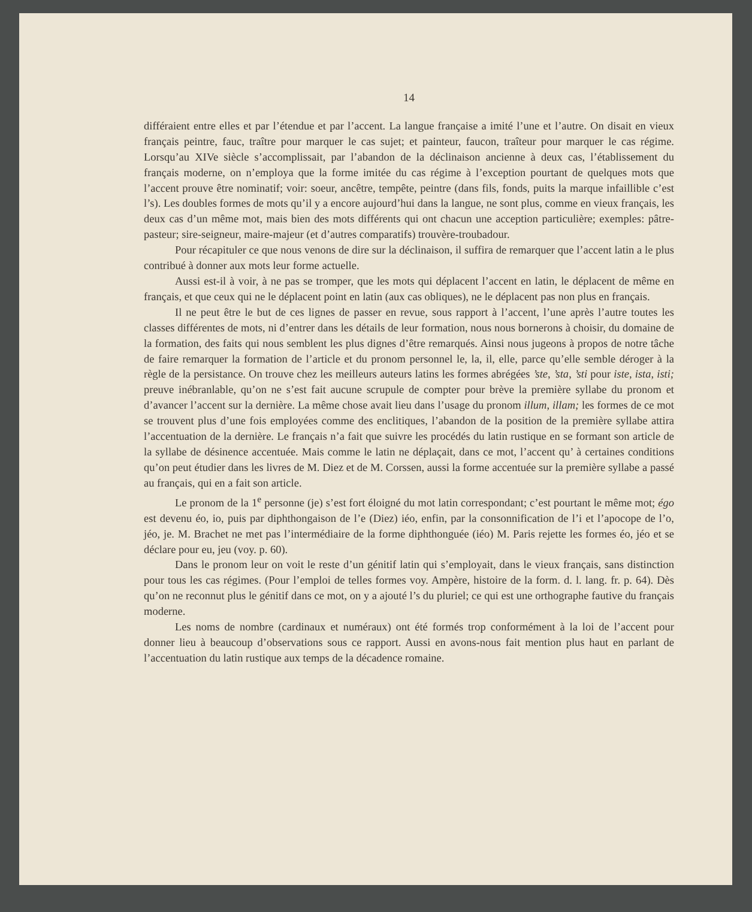14
différaient entre elles et par l’étendue et par l’accent. La langue française a imité l’une et l’autre. On disait en vieux français peintre, fauc, traître pour marquer le cas sujet; et painteur, faucon, traîteur pour marquer le cas régime. Lorsqu’au XIVe siècle s’accomplissait, par l’abandon de la déclinaison ancienne à deux cas, l’établissement du français moderne, on n’employa que la forme imitée du cas régime à l’exception pourtant de quelques mots que l’accent prouve être nominatif; voir: soeur, ancêtre, tempête, peintre (dans fils, fonds, puits la marque infaillible c’est l’s). Les doubles formes de mots qu’il y a encore aujourd’hui dans la langue, ne sont plus, comme en vieux français, les deux cas d’un même mot, mais bien des mots différents qui ont chacun une acception particulière; exemples: pâtre-pasteur; sire-seigneur, maire-majeur (et d’autres comparatifs) trouvère-troubadour.
Pour récapituler ce que nous venons de dire sur la déclinaison, il suffira de remarquer que l’accent latin a le plus contribué à donner aux mots leur forme actuelle.
Aussi est-il à voir, à ne pas se tromper, que les mots qui déplacent l’accent en latin, le déplacent de même en français, et que ceux qui ne le déplacent point en latin (aux cas obliques), ne le déplacent pas non plus en français.
Il ne peut être le but de ces lignes de passer en revue, sous rapport à l’accent, l’une après l’autre toutes les classes différentes de mots, ni d’entrer dans les détails de leur formation, nous nous bornerons à choisir, du domaine de la formation, des faits qui nous semblent les plus dignes d’être remarqués. Ainsi nous jugeons à propos de notre tâche de faire remarquer la formation de l’article et du pronom personnel le, la, il, elle, parce qu’elle semble déroger à la règle de la persistance. On trouve chez les meilleurs auteurs latins les formes abrégées ’ste, ’sta, ’sti pour iste, ista, isti; preuve inébranlable, qu’on ne s’est fait aucune scrupule de compter pour brève la première syllabe du pronom et d’avancer l’accent sur la dernière. La même chose avait lieu dans l’usage du pronom illum, illam; les formes de ce mot se trouvent plus d’une fois employées comme des enclitiques, l’abandon de la position de la première syllabe attira l’accentuation de la dernière. Le français n’a fait que suivre les procédés du latin rustique en se formant son article de la syllabe de désinence accentuée. Mais comme le latin ne déplaçait, dans ce mot, l’accent qu’ à certaines conditions qu’on peut étudier dans les livres de M. Diez et de M. Corssen, aussi la forme accentuée sur la première syllabe a passé au français, qui en a fait son article.
Le pronom de la 1<sup>e</sup> personne (je) s’est fort éloigné du mot latin correspondant; c’est pourtant le même mot; égo est devenu éo, io, puis par diphthongaison de l’e (Diez) iéo, enfin, par la consonnification de l’i et l’apocope de l’o, jéo, je. M. Brachet ne met pas l’intermédiaire de la forme diphthonguée (iéo) M. Paris rejette les formes éo, jéo et se déclare pour eu, jeu (voy. p. 60).
Dans le pronom leur on voit le reste d’un génitif latin qui s’employait, dans le vieux français, sans distinction pour tous les cas régimes. (Pour l’emploi de telles formes voy. Ampère, histoire de la form. d. l. lang. fr. p. 64). Dès qu’on ne reconnut plus le génitif dans ce mot, on y a ajouté l’s du pluriel; ce qui est une orthographe fautive du français moderne.
Les noms de nombre (cardinaux et numéraux) ont été formés trop conformément à la loi de l’accent pour donner lieu à beaucoup d’observations sous ce rapport. Aussi en avons-nous fait mention plus haut en parlant de l’accentuation du latin rustique aux temps de la décadence romaine.